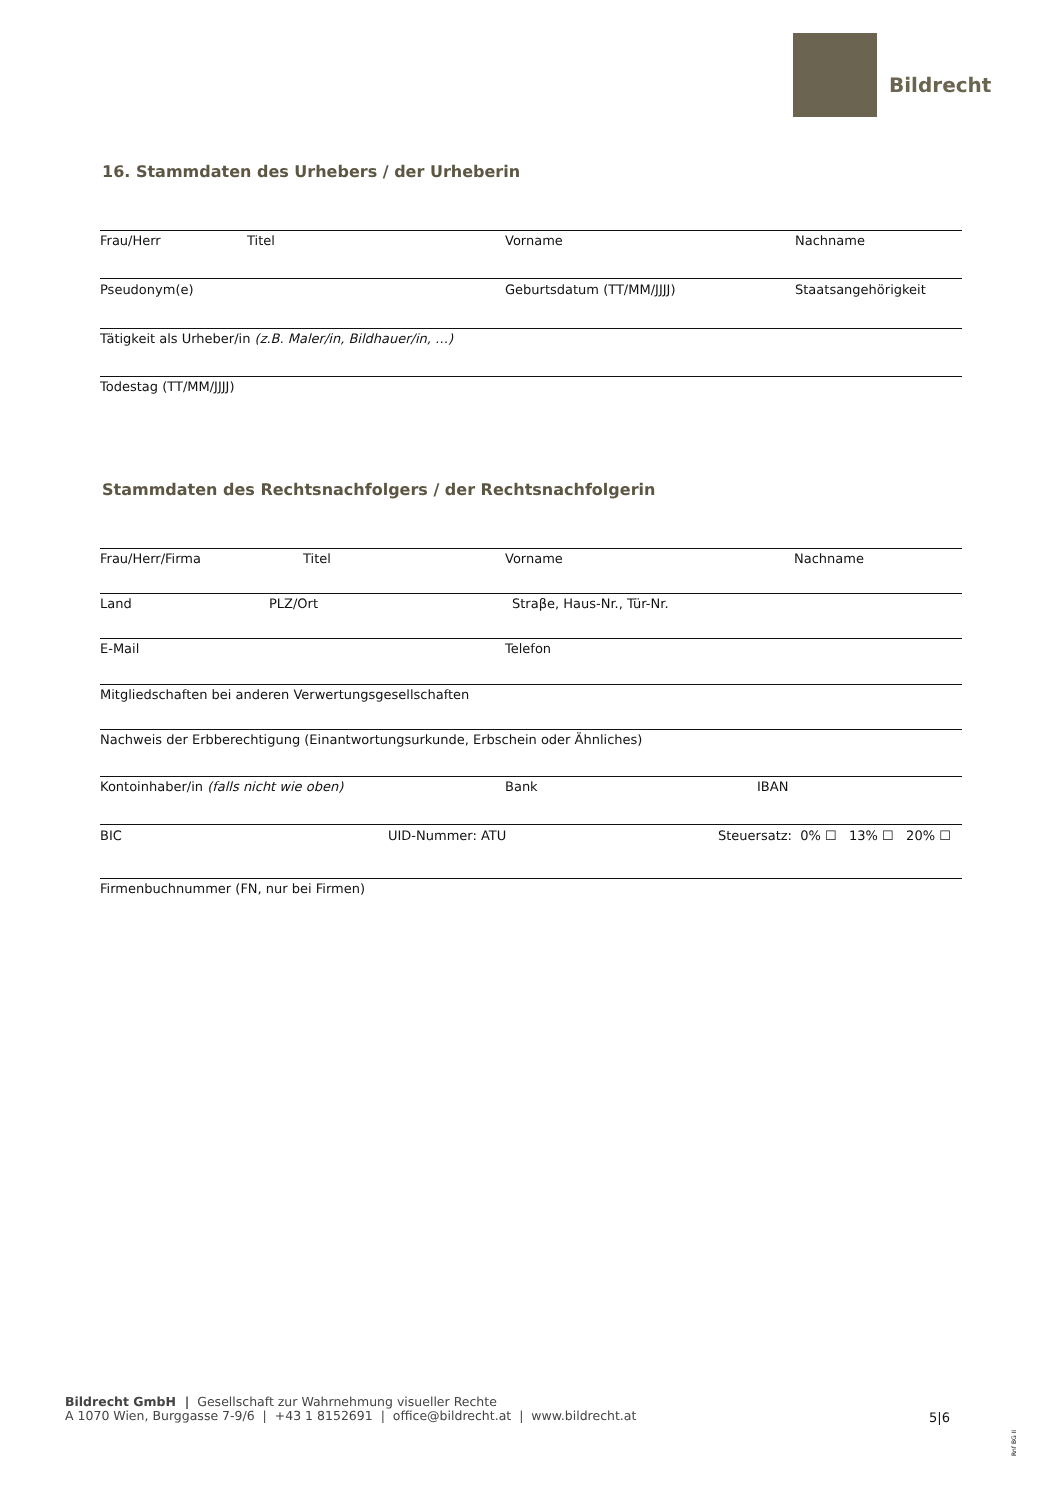Bildrecht
16. Stammdaten des Urhebers / der Urheberin
Frau/Herr Titel Vorname Nachname
Pseudonym(e) Geburtsdatum (TT/MM/JJJJ) Staatsangehörigkeit
Tätigkeit als Urheber/in (z.B. Maler/in, Bildhauer/in, …)
Todestag (TT/MM/JJJJ)
Stammdaten des Rechtsnachfolgers / der Rechtsnachfolgerin
Frau/Herr/Firma Titel Vorname Nachname
Land PLZ/Ort Straβe, Haus-Nr., Tür-Nr.
E-Mail Telefon
Mitgliedschaften bei anderen Verwertungsgesellschaften
Nachweis der Erbberechtigung (Einantwortungsurkunde, Erbschein oder Ähnliches)
Kontoinhaber/in (falls nicht wie oben) Bank IBAN
BIC UID-Nummer: ATU Steuersatz: 0% ☐ 13% ☐ 20% ☐
Firmenbuchnummer (FN, nur bei Firmen)
Bildrecht GmbH | Gesellschaft zur Wahrnehmung visueller Rechte
A 1070 Wien, Burggasse 7-9/6 | +43 1 8152691 | office@bildrecht.at | www.bildrecht.at
5|6
Rnf BG II